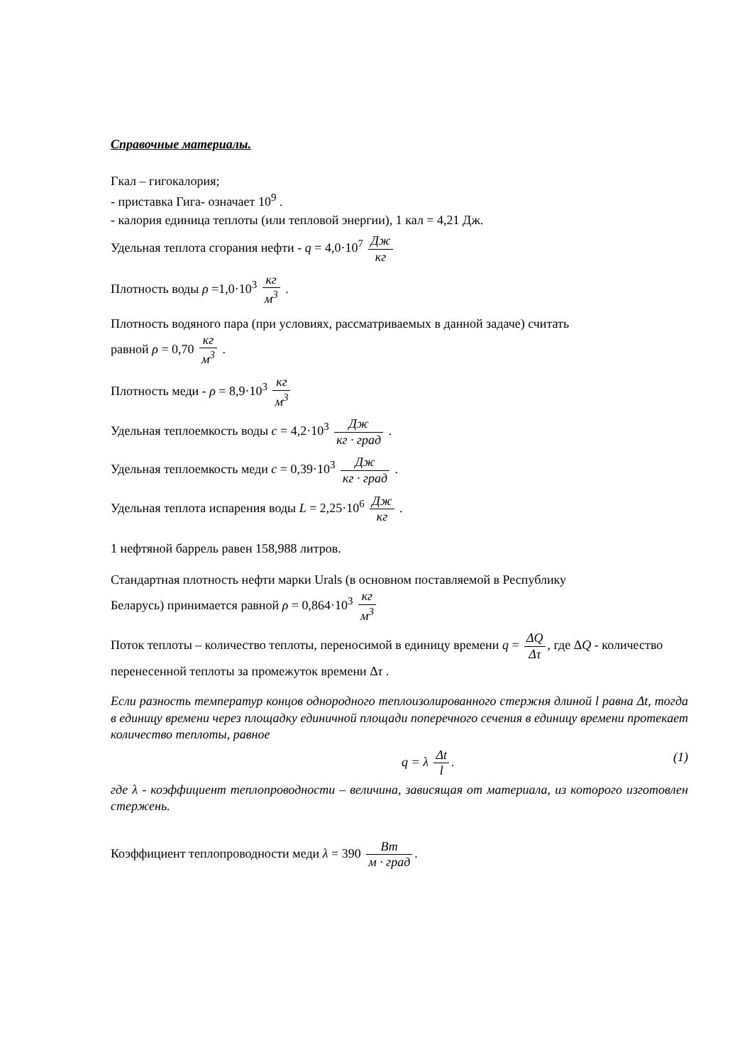Справочные материалы.
Гкал – гигокалория;
- приставка Гига- означает 10<sup>9</sup> .
- калория единица теплоты (или тепловой энергии), 1 кал = 4,21 Дж.
Удельная теплота сгорания нефти - q = 4,0·10<sup>7</sup> Дж кг
Плотность воды ρ =1,0·10<sup>3</sup> кг м<sup>3</sup> .
Плотность водяного пара (при условиях, рассматриваемых в данной задаче) считать
равной ρ = 0,70 кг м<sup>3</sup> .
Плотность меди - ρ = 8,9·10<sup>3</sup> кг м<sup>3</sup>
Удельная теплоемкость воды c = 4,2·10<sup>3</sup> Дж кг · град .
Удельная теплоемкость меди c = 0,39·10<sup>3</sup> Дж кг · град .
Удельная теплота испарения воды L = 2,25·10<sup>6</sup> Дж кг .
1 нефтяной баррель равен 158,988 литров.
Стандартная плотность нефти марки Urals (в основном поставляемой в Республику
Беларусь) принимается равной ρ = 0,864·10<sup>3</sup> кг м<sup>3</sup>
Поток теплоты – количество теплоты, переносимой в единицу времени q = ΔQ Δτ, где ΔQ - количество перенесенной теплоты за промежуток времени Δτ .
Если разность температур концов однородного теплоизолированного стержня длиной l равна Δt, тогда в единицу времени через площадку единичной площади поперечного сечения в единицу времени протекает количество теплоты, равное
q = λ Δt l. (1)
где λ - коэффициент теплопроводности – величина, зависящая от материала, из которого изготовлен стержень.
Коэффициент теплопроводности меди λ = 390 Вт м · град.